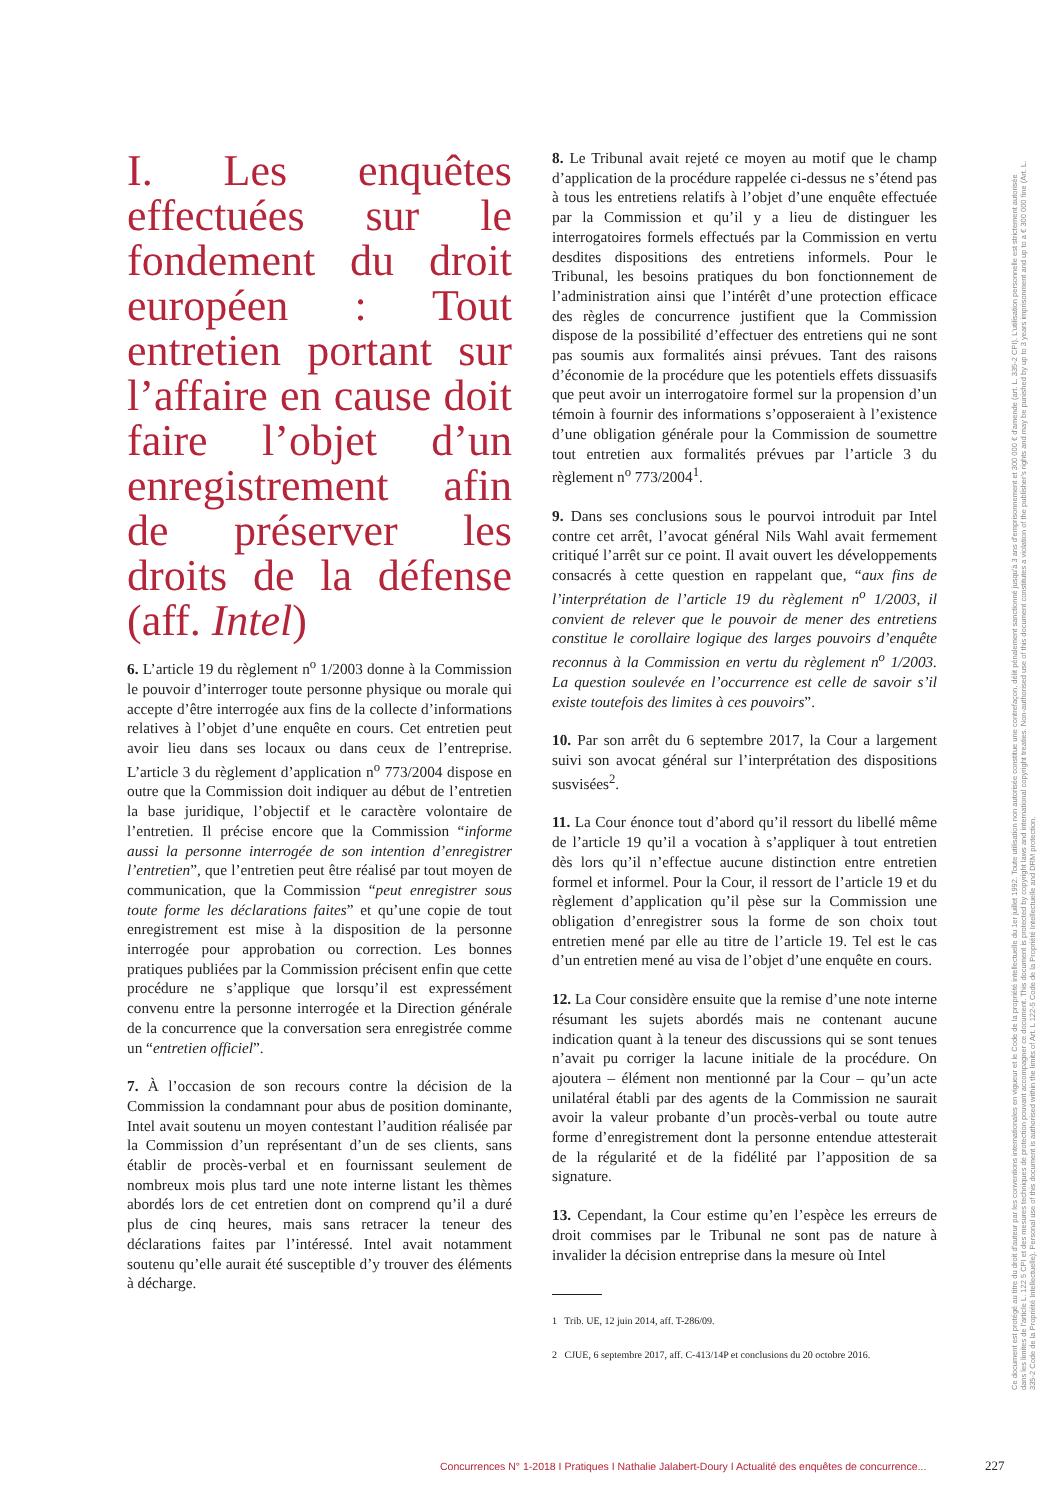I. Les enquêtes effectuées sur le fondement du droit européen : Tout entretien portant sur l’affaire en cause doit faire l’objet d’un enregistrement afin de préserver les droits de la défense (aff. Intel)
6. L’article 19 du règlement n<sup>o</sup> 1/2003 donne à la Commission le pouvoir d’interroger toute personne physique ou morale qui accepte d’être interrogée aux fins de la collecte d’informations relatives à l’objet d’une enquête en cours. Cet entretien peut avoir lieu dans ses locaux ou dans ceux de l’entreprise. L’article 3 du règlement d’application n<sup>o</sup> 773/2004 dispose en outre que la Commission doit indiquer au début de l’entretien la base juridique, l’objectif et le caractère volontaire de l’entretien. Il précise encore que la Commission “informe aussi la personne interrogée de son intention d’enregistrer l’entretien”, que l’entretien peut être réalisé par tout moyen de communication, que la Commission “peut enregistrer sous toute forme les déclarations faites” et qu’une copie de tout enregistrement est mise à la disposition de la personne interrogée pour approbation ou correction. Les bonnes pratiques publiées par la Commission précisent enfin que cette procédure ne s’applique que lorsqu’il est expressément convenu entre la personne interrogée et la Direction générale de la concurrence que la conversation sera enregistrée comme un “entretien officiel”.
7. À l’occasion de son recours contre la décision de la Commission la condamnant pour abus de position dominante, Intel avait soutenu un moyen contestant l’audition réalisée par la Commission d’un représentant d’un de ses clients, sans établir de procès-verbal et en fournissant seulement de nombreux mois plus tard une note interne listant les thèmes abordés lors de cet entretien dont on comprend qu’il a duré plus de cinq heures, mais sans retracer la teneur des déclarations faites par l’intéressé. Intel avait notamment soutenu qu’elle aurait été susceptible d’y trouver des éléments à décharge.
8. Le Tribunal avait rejeté ce moyen au motif que le champ d’application de la procédure rappelée ci-dessus ne s’étend pas à tous les entretiens relatifs à l’objet d’une enquête effectuée par la Commission et qu’il y a lieu de distinguer les interrogatoires formels effectués par la Commission en vertu desdites dispositions des entretiens informels. Pour le Tribunal, les besoins pratiques du bon fonctionnement de l’administration ainsi que l’intérêt d’une protection efficace des règles de concurrence justifient que la Commission dispose de la possibilité d’effectuer des entretiens qui ne sont pas soumis aux formalités ainsi prévues. Tant des raisons d’économie de la procédure que les potentiels effets dissuasifs que peut avoir un interrogatoire formel sur la propension d’un témoin à fournir des informations s’opposeraient à l’existence d’une obligation générale pour la Commission de soumettre tout entretien aux formalités prévues par l’article 3 du règlement n<sup>o</sup> 773/2004<sup>1</sup>.
9. Dans ses conclusions sous le pourvoi introduit par Intel contre cet arrêt, l’avocat général Nils Wahl avait fermement critiqué l’arrêt sur ce point. Il avait ouvert les développements consacrés à cette question en rappelant que, “aux fins de l’interprétation de l’article 19 du règlement n<sup>o</sup> 1/2003, il convient de relever que le pouvoir de mener des entretiens constitue le corollaire logique des larges pouvoirs d’enquête reconnus à la Commission en vertu du règlement n<sup>o</sup> 1/2003. La question soulevée en l’occurrence est celle de savoir s’il existe toutefois des limites à ces pouvoirs”.
10. Par son arrêt du 6 septembre 2017, la Cour a largement suivi son avocat général sur l’interprétation des dispositions susvisées<sup>2</sup>.
11. La Cour énonce tout d’abord qu’il ressort du libellé même de l’article 19 qu’il a vocation à s’appliquer à tout entretien dès lors qu’il n’effectue aucune distinction entre entretien formel et informel. Pour la Cour, il ressort de l’article 19 et du règlement d’application qu’il pèse sur la Commission une obligation d’enregistrer sous la forme de son choix tout entretien mené par elle au titre de l’article 19. Tel est le cas d’un entretien mené au visa de l’objet d’une enquête en cours.
12. La Cour considère ensuite que la remise d’une note interne résumant les sujets abordés mais ne contenant aucune indication quant à la teneur des discussions qui se sont tenues n’avait pu corriger la lacune initiale de la procédure. On ajoutera – élément non mentionné par la Cour – qu’un acte unilatéral établi par des agents de la Commission ne saurait avoir la valeur probante d’un procès-verbal ou toute autre forme d’enregistrement dont la personne entendue attesterait de la régularité et de la fidélité par l’apposition de sa signature.
13. Cependant, la Cour estime qu’en l’espèce les erreurs de droit commises par le Tribunal ne sont pas de nature à invalider la décision entreprise dans la mesure où Intel
1 Trib. UE, 12 juin 2014, aff. T-286/09.
2 CJUE, 6 septembre 2017, aff. C-413/14P et conclusions du 20 octobre 2016.
Concurrences N° 1-2018 I Pratiques I Nathalie Jalabert-Doury I Actualité des enquêtes de concurrence...
227
Ce document est protégé au titre du droit d'auteur par les conventions internationales en vigueur et le Code de la propriété intellectuelle du 1er juillet 1992. Toute utilisation non autorisée constitue une contrefaçon, délit pénalement sanctionné jusqu'à 3 ans d'emprisonnement et 300 000 € d'amende (art. L. 335-2 CPI). L'utilisation personnelle est strictement autorisée dans les limites de l'article L. 122 5 CPI et des mesures techniques de protection pouvant accompagner ce document. This document is protected by copyright laws and international copyright treaties. Non-authorised use of this document constitutes a violation of the publisher's rights and may be punished by up to 3 years imprisonment and up to a € 300 000 fine (Art. L. 335-2 Code de la Propriété Intellectuelle). Personal use of this document is authorised within the limits of Art. L 122-5 Code de la Propriété Intellectuelle and DRM protection.